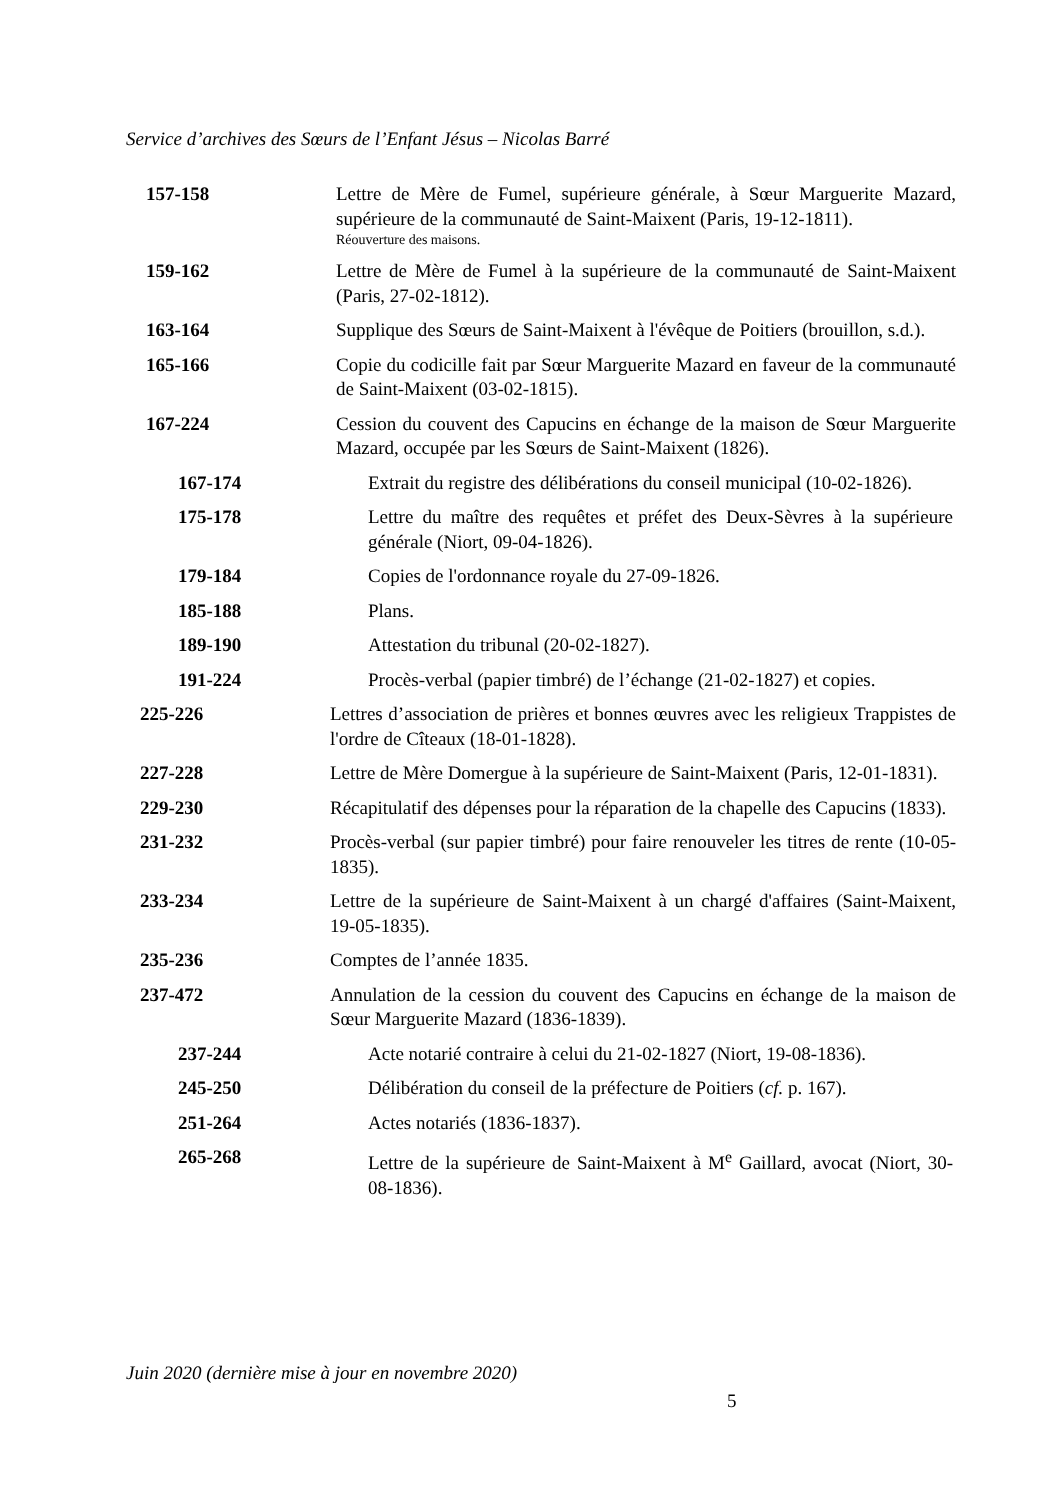Service d’archives des Sœurs de l’Enfant Jésus – Nicolas Barré
157-158 Lettre de Mère de Fumel, supérieure générale, à Sœur Marguerite Mazard, supérieure de la communauté de Saint-Maixent (Paris, 19-12-1811).
Réouverture des maisons.
159-162 Lettre de Mère de Fumel à la supérieure de la communauté de Saint-Maixent (Paris, 27-02-1812).
163-164 Supplique des Sœurs de Saint-Maixent à l'évêque de Poitiers (brouillon, s.d.).
165-166 Copie du codicille fait par Sœur Marguerite Mazard en faveur de la communauté de Saint-Maixent (03-02-1815).
167-224 Cession du couvent des Capucins en échange de la maison de Sœur Marguerite Mazard, occupée par les Sœurs de Saint-Maixent (1826).
167-174 Extrait du registre des délibérations du conseil municipal (10-02-1826).
175-178 Lettre du maître des requêtes et préfet des Deux-Sèvres à la supérieure générale (Niort, 09-04-1826).
179-184 Copies de l'ordonnance royale du 27-09-1826.
185-188 Plans.
189-190 Attestation du tribunal (20-02-1827).
191-224 Procès-verbal (papier timbré) de l’échange (21-02-1827) et copies.
225-226 Lettres d’association de prières et bonnes œuvres avec les religieux Trappistes de l'ordre de Cîteaux (18-01-1828).
227-228 Lettre de Mère Domergue à la supérieure de Saint-Maixent (Paris, 12-01-1831).
229-230 Récapitulatif des dépenses pour la réparation de la chapelle des Capucins (1833).
231-232 Procès-verbal (sur papier timbré) pour faire renouveler les titres de rente (10-05-1835).
233-234 Lettre de la supérieure de Saint-Maixent à un chargé d'affaires (Saint-Maixent, 19-05-1835).
235-236 Comptes de l’année 1835.
237-472 Annulation de la cession du couvent des Capucins en échange de la maison de Sœur Marguerite Mazard (1836-1839).
237-244 Acte notarié contraire à celui du 21-02-1827 (Niort, 19-08-1836).
245-250 Délibération du conseil de la préfecture de Poitiers (cf. p. 167).
251-264 Actes notariés (1836-1837).
265-268 Lettre de la supérieure de Saint-Maixent à M<sup>e</sup> Gaillard, avocat (Niort, 30-08-1836).
Juin 2020 (dernière mise à jour en novembre 2020)
5